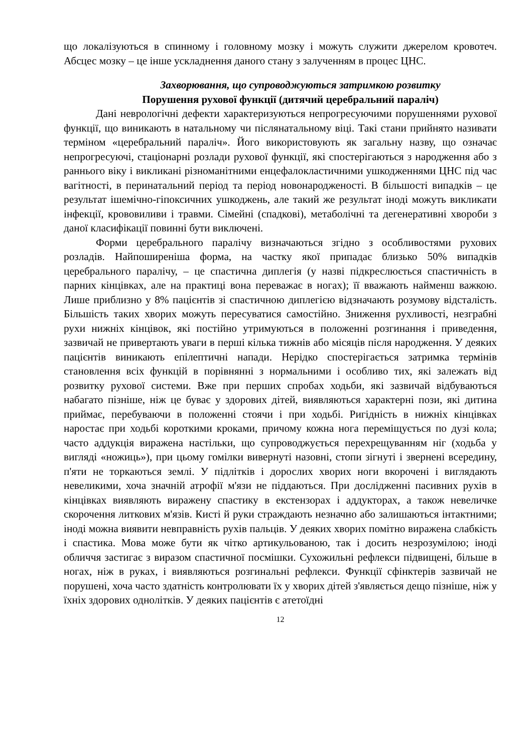що локалізуються в спинному і головному мозку і можуть служити джерелом кровотеч. Абсцес мозку – це інше ускладнення даного стану з залученням в процес ЦНС.
Захворювання, що супроводжуються затримкою розвитку
Порушення рухової функції (дитячий церебральний параліч)
Дані неврологічні дефекти характеризуються непрогресуючими порушеннями рухової функції, що виникають в натальному чи післянатальному віці. Такі стани прийнято називати терміном «церебральний параліч». Його використовують як загальну назву, що означає непрогресуючі, стаціонарні розлади рухової функції, які спостерігаються з народження або з раннього віку і викликані різноманітними енцефалокластичними ушкодженнями ЦНС під час вагітності, в перинатальний період та період новонародженості. В більшості випадків – це результат ішемічно-гіпоксичних ушкоджень, але такий же результат іноді можуть викликати інфекції, крововиливи і травми. Сімейні (спадкові), метаболічні та дегенеративні хвороби з даної класифікації повинні бути виключені.
Форми церебрального паралічу визначаються згідно з особливостями рухових розладів. Найпоширеніша форма, на частку якої припадає близько 50% випадків церебрального паралічу, – це спастична диплегія (у назві підкреслюється спастичність в парних кінцівках, але на практиці вона переважає в ногах); її вважають найменш важкою. Лише приблизно у 8% пацієнтів зі спастичною диплегією відзначають розумову відсталість. Більшість таких хворих можуть пересуватися самостійно. Зниження рухливості, незграбні рухи нижніх кінцівок, які постійно утримуються в положенні розгинання і приведення, зазвичай не привертають уваги в перші кілька тижнів або місяців після народження. У деяких пацієнтів виникають епілептичні напади. Нерідко спостерігається затримка термінів становлення всіх функцій в порівнянні з нормальними і особливо тих, які залежать від розвитку рухової системи. Вже при перших спробах ходьби, які зазвичай відбуваються набагато пізніше, ніж це буває у здорових дітей, виявляються характерні пози, які дитина приймає, перебуваючи в положенні стоячи і при ходьбі. Ригідність в нижніх кінцівках наростає при ходьбі короткими кроками, причому кожна нога переміщується по дузі кола; часто аддукція виражена настільки, що супроводжується перехрещуванням ніг (ходьба у вигляді «ножиць»), при цьому гомілки вивернуті назовні, стопи зігнуті і звернені всередину, п'яти не торкаються землі. У підлітків і дорослих хворих ноги вкорочені і виглядають невеликими, хоча значній атрофії м'язи не піддаються. При дослідженні пасивних рухів в кінцівках виявляють виражену спастику в екстензорах і аддукторах, а також невеличке скорочення литкових м'язів. Кисті й руки страждають незначно або залишаються інтактними; іноді можна виявити невправність рухів пальців. У деяких хворих помітно виражена слабкість і спастика. Мова може бути як чітко артикульованою, так і досить незрозумілою; іноді обличчя застигає з виразом спастичної посмішки. Сухожильні рефлекси підвищені, більше в ногах, ніж в руках, і виявляються розгинальні рефлекси. Функції сфінктерів зазвичай не порушені, хоча часто здатність контролювати їх у хворих дітей з'являється дещо пізніше, ніж у їхніх здорових однолітків. У деяких пацієнтів є атетоїдні
12